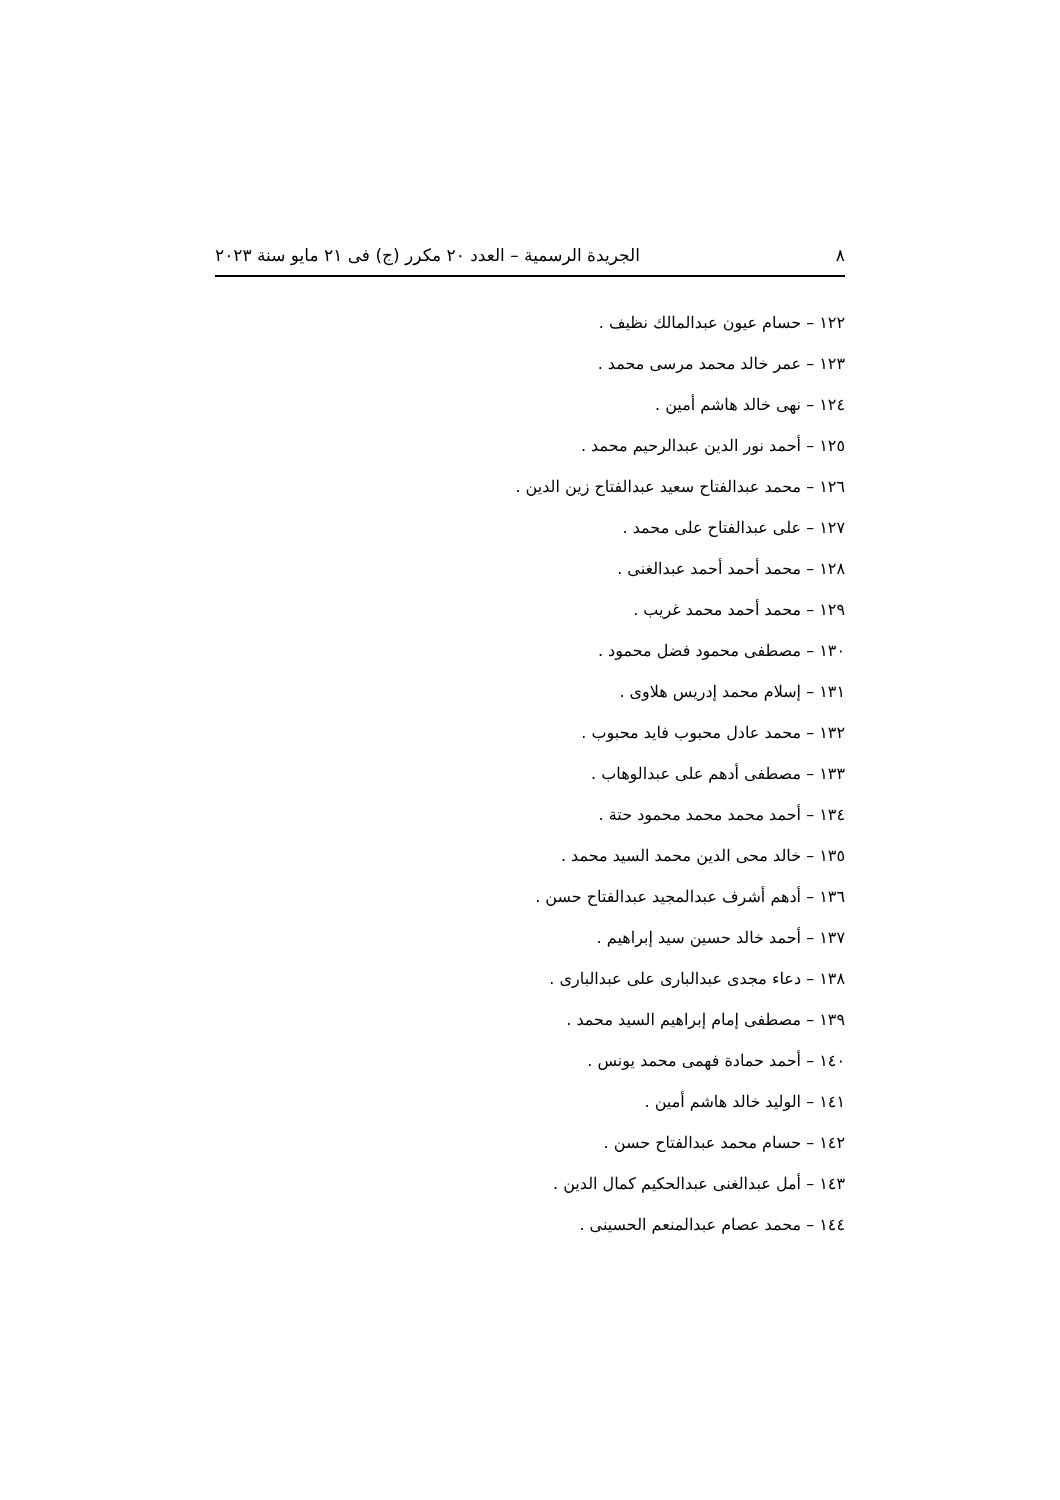٨ الجريدة الرسمية – العدد ٢٠ مكرر (ج) فى ٢١ مايو سنة ٢٠٢٣
١٢٢ – حسام عيون عبدالمالك نظيف .
١٢٣ – عمر خالد محمد مرسى محمد .
١٢٤ – نهى خالد هاشم أمين .
١٢٥ – أحمد نور الدين عبدالرحيم محمد .
١٢٦ – محمد عبدالفتاح سعيد عبدالفتاح زين الدين .
١٢٧ – على عبدالفتاح على محمد .
١٢٨ – محمد أحمد أحمد عبدالغنى .
١٢٩ – محمد أحمد محمد غريب .
١٣٠ – مصطفى محمود فضل محمود .
١٣١ – إسلام محمد إدريس هلاوى .
١٣٢ – محمد عادل محبوب فايد محبوب .
١٣٣ – مصطفى أدهم على عبدالوهاب .
١٣٤ – أحمد محمد محمد محمود حتة .
١٣٥ – خالد محى الدين محمد السيد محمد .
١٣٦ – أدهم أشرف عبدالمجيد عبدالفتاح حسن .
١٣٧ – أحمد خالد حسين سيد إبراهيم .
١٣٨ – دعاء مجدى عبدالبارى على عبدالبارى .
١٣٩ – مصطفى إمام إبراهيم السيد محمد .
١٤٠ – أحمد حمادة فهمى محمد يونس .
١٤١ – الوليد خالد هاشم أمين .
١٤٢ – حسام محمد عبدالفتاح حسن .
١٤٣ – أمل عبدالغنى عبدالحكيم كمال الدين .
١٤٤ – محمد عصام عبدالمنعم الحسينى .